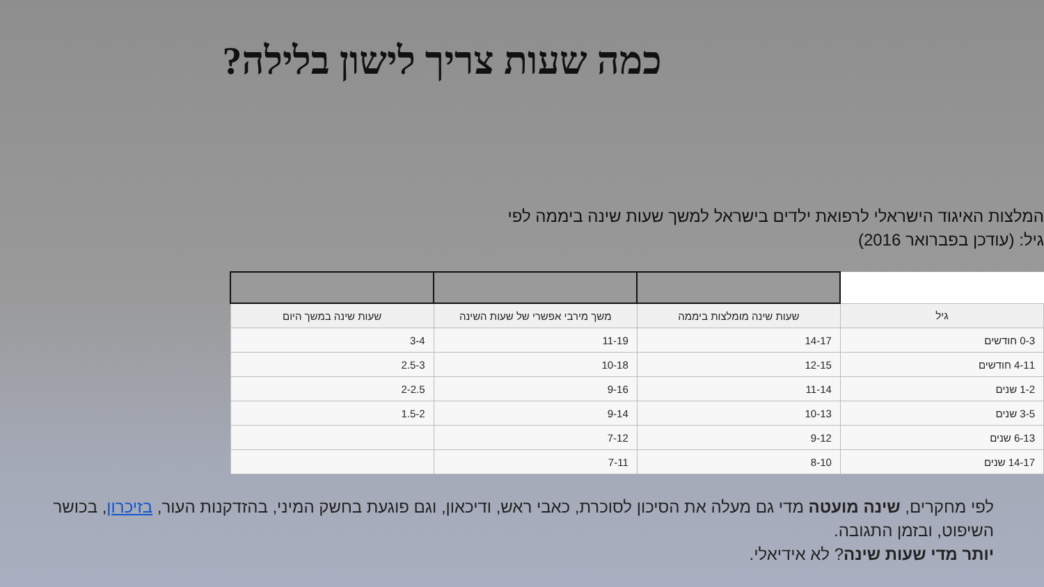כמה שעות צריך לישון בלילה?
המלצות האיגוד הישראלי לרפואת ילדים בישראל למשך שעות שינה ביממה לפי גיל: (עודכן בפברואר 2016)
| גיל | שעות שינה מומלצות ביממה | משך מירבי אפשרי של שעות השינה | שעות שינה במשך היום |
| --- | --- | --- | --- |
| 0-3 חודשים | 14-17 | 11-19 | 3-4 |
| 4-11 חודשים | 12-15 | 10-18 | 2.5-3 |
| 1-2 שנים | 11-14 | 9-16 | 2-2.5 |
| 3-5 שנים | 10-13 | 9-14 | 1.5-2 |
| 6-13 שנים | 9-12 | 7-12 | |
| 14-17 שנים | 8-10 | 7-11 | |
לפי מחקרים, שינה מועטה מדי גם מעלה את הסיכון לסוכרת, כאבי ראש, ודיכאון, וגם פוגעת בחשק המיני, בהזדקנות העור, בזיכרון, בכושר השיפוט, ובזמן התגובה.
יותר מדי שעות שינה? לא אידיאלי.